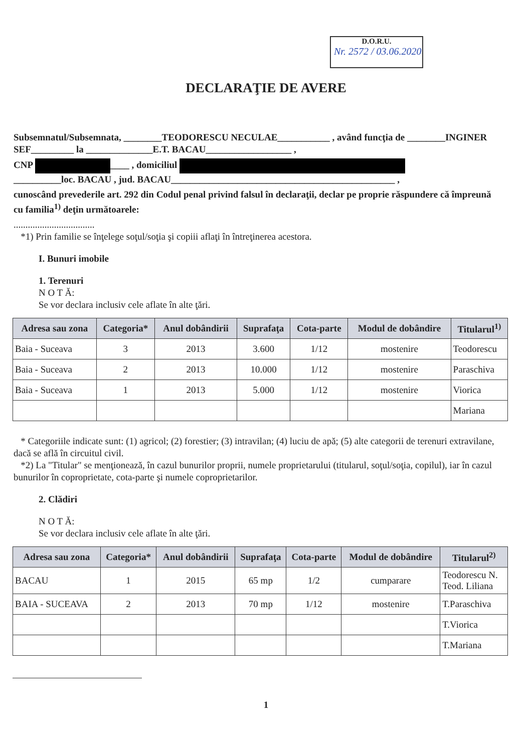D.O.R.U.
Nr. 2572 / 03.06.2020
DECLARAŢIE DE AVERE
Subsemnatul/Subsemnata, ________TEODORESCU NECULAE___________ , având funcţia de ________INGINER SEF_________ la ______________E.T. BACAU__________________ ,
CNP ____ , domiciliul
__________loc. BACAU , jud. BACAU_______________________________________________ ,
cunoscând prevederile art. 292 din Codul penal privind falsul în declaraţii, declar pe proprie răspundere că împreună cu familia<sup>1)</sup> deţin următoarele:
..................................
*1) Prin familie se înţelege soţul/soţia şi copiii aflaţi în întreţinerea acestora.
I. Bunuri imobile
1. Terenuri
N O T Ă:
Se vor declara inclusiv cele aflate în alte ţări.
| Adresa sau zona | Categoria* | Anul dobândirii | Suprafaţa | Cota-parte | Modul de dobândire | Titularul<sup>1)</sup> |
| --- | --- | --- | --- | --- | --- | --- |
| Baia - Suceava | 3 | 2013 | 3.600 | 1/12 | mostenire | Teodorescu |
| Baia - Suceava | 2 | 2013 | 10.000 | 1/12 | mostenire | Paraschiva |
| Baia - Suceava | 1 | 2013 | 5.000 | 1/12 | mostenire | Viorica |
| | | | | | | Mariana |
* Categoriile indicate sunt: (1) agricol; (2) forestier; (3) intravilan; (4) luciu de apă; (5) alte categorii de terenuri extravilane, dacă se află în circuitul civil.
*2) La "Titular" se menţionează, în cazul bunurilor proprii, numele proprietarului (titularul, soţul/soţia, copilul), iar în cazul bunurilor în coproprietate, cota-parte şi numele coproprietarilor.
2. Clădiri
N O T Ă:
Se vor declara inclusiv cele aflate în alte ţări.
| Adresa sau zona | Categoria* | Anul dobândirii | Suprafaţa | Cota-parte | Modul de dobândire | Titularul<sup>2)</sup> |
| --- | --- | --- | --- | --- | --- | --- |
| BACAU | 1 | 2015 | 65 mp | 1/2 | cumparare | Teodorescu N. Teod. Liliana |
| BAIA - SUCEAVA | 2 | 2013 | 70 mp | 1/12 | mostenire | T.Paraschiva |
| | | | | | | T.Viorica |
| | | | | | | T.Mariana |
1